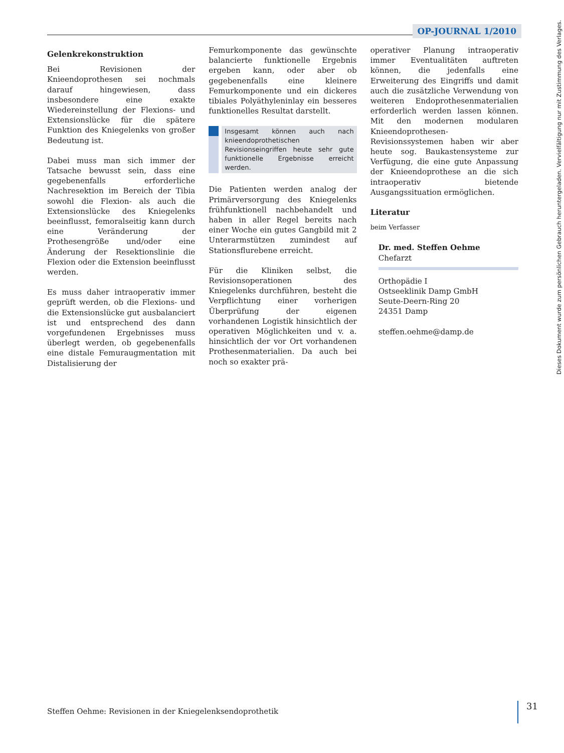OP-JOURNAL 1/2010
Gelenkrekonstruktion
Bei Revisionen der Knieendoprothesen sei nochmals darauf hingewiesen, dass insbesondere eine exakte Wiedereinstellung der Flexions- und Extensionslücke für die spätere Funktion des Kniegelenks von großer Bedeutung ist.
Dabei muss man sich immer der Tatsache bewusst sein, dass eine gegebenenfalls erforderliche Nachresektion im Bereich der Tibia sowohl die Flexion- als auch die Extensionslücke des Kniegelenks beeinflusst, femoralseitig kann durch eine Veränderung der Prothesengröße und/oder eine Änderung der Resektionslinie die Flexion oder die Extension beeinflusst werden.
Es muss daher intraoperativ immer geprüft werden, ob die Flexions- und die Extensionslücke gut ausbalanciert ist und entsprechend des dann vorgefundenen Ergebnisses muss überlegt werden, ob gegebenenfalls eine distale Femuraugmentation mit Distalisierung der
Femurkomponente das gewünschte balancierte funktionelle Ergebnis ergeben kann, oder aber ob gegebenenfalls eine kleinere Femurkomponente und ein dickeres tibiales Polyäthyleninlay ein besseres funktionelles Resultat darstellt.
Insgesamt können auch nach knieendoprothetischen Revisionseingriffen heute sehr gute funktionelle Ergebnisse erreicht werden.
Die Patienten werden analog der Primärversorgung des Kniegelenks frühfunktionell nachbehandelt und haben in aller Regel bereits nach einer Woche ein gutes Gangbild mit 2 Unterarmstützen zumindest auf Stationsflurebene erreicht.
Für die Kliniken selbst, die Revisionsoperationen des Kniegelenks durchführen, besteht die Verpflichtung einer vorherigen Überprüfung der eigenen vorhandenen Logistik hinsichtlich der operativen Möglichkeiten und v. a. hinsichtlich der vor Ort vorhandenen Prothesenmaterialien. Da auch bei noch so exakter prä-
operativer Planung intraoperativ immer Eventualitäten auftreten können, die jedenfalls eine Erweiterung des Eingriffs und damit auch die zusätzliche Verwendung von weiteren Endoprothesenmaterialien erforderlich werden lassen können. Mit den modernen modularen Knieendoprothesen-Revisionssystemen haben wir aber heute sog. Baukastensysteme zur Verfügung, die eine gute Anpassung der Knieendoprothese an die sich intraoperativ bietende Ausgangssituation ermöglichen.
Literatur
beim Verfasser
Dr. med. Steffen Oehme
Chefarzt
Orthopädie I
Ostseeklinik Damp GmbH
Seute-Deern-Ring 20
24351 Damp
steffen.oehme@damp.de
Steffen Oehme: Revisionen in der Kniegelenksendoprothetik
31
Dieses Dokument wurde zum persönlichen Gebrauch heruntergeladen. Vervielfältigung nur mit Zustimmung des Verlages.